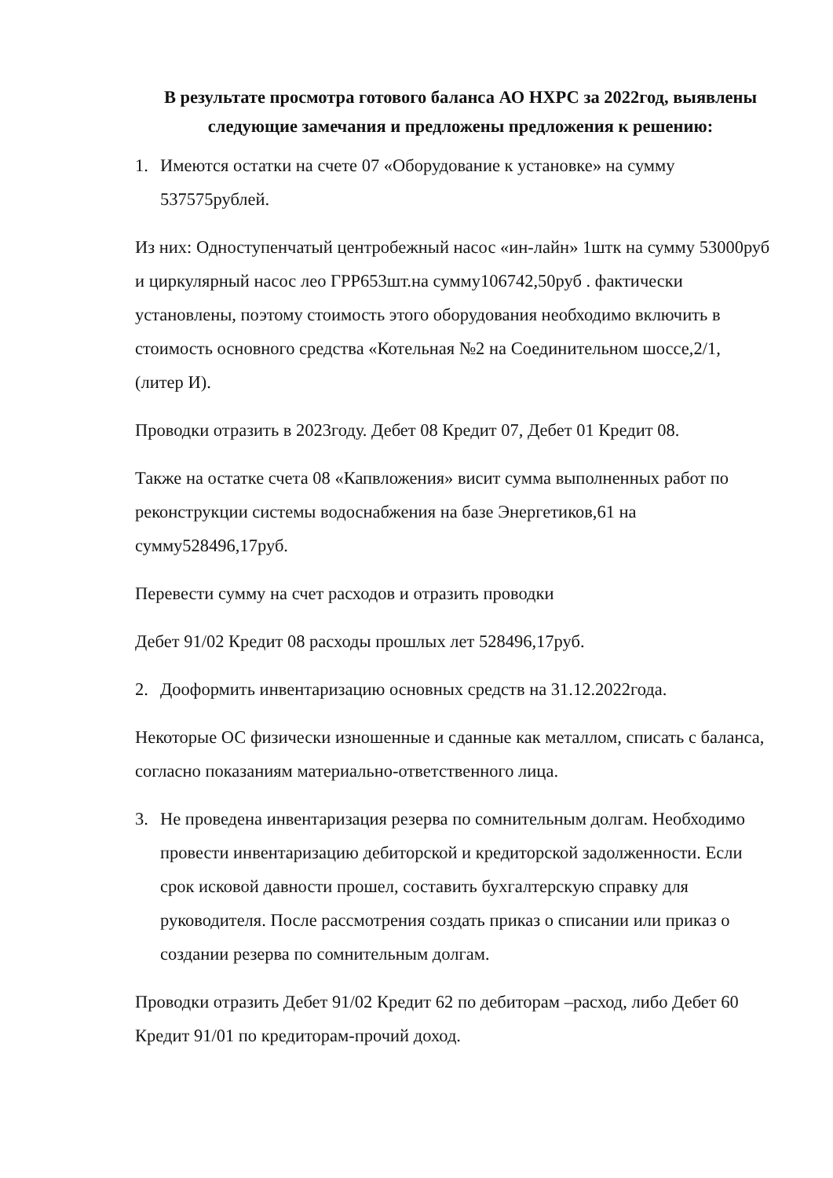В результате просмотра готового баланса АО НХРС за 2022год, выявлены следующие замечания и предложены предложения к решению:
1. Имеются остатки на счете 07 «Оборудование к установке» на сумму 537575рублей.
Из них: Одноступенчатый центробежный насос «ин-лайн» 1штк на сумму 53000руб и циркулярный насос лео ГРР653шт.на сумму106742,50руб . фактически установлены, поэтому стоимость этого оборудования необходимо включить в стоимость основного средства «Котельная №2 на Соединительном шоссе,2/1, (литер И).
Проводки отразить в 2023году. Дебет 08 Кредит 07, Дебет 01 Кредит 08.
Также на остатке счета 08 «Капвложения» висит сумма выполненных работ по реконструкции системы водоснабжения на базе Энергетиков,61 на сумму528496,17руб.
Перевести сумму на счет расходов и отразить проводки
Дебет 91/02 Кредит 08 расходы прошлых лет 528496,17руб.
2. Дооформить инвентаризацию основных средств на 31.12.2022года.
Некоторые ОС физически изношенные и сданные как металлом, списать с баланса, согласно показаниям материально-ответственного лица.
3. Не проведена инвентаризация резерва по сомнительным долгам. Необходимо провести инвентаризацию дебиторской и кредиторской задолженности. Если срок исковой давности прошел, составить бухгалтерскую справку для руководителя. После рассмотрения создать приказ о списании или приказ о создании резерва по сомнительным долгам.
Проводки отразить Дебет 91/02 Кредит 62 по дебиторам –расход, либо Дебет 60 Кредит 91/01 по кредиторам-прочий доход.